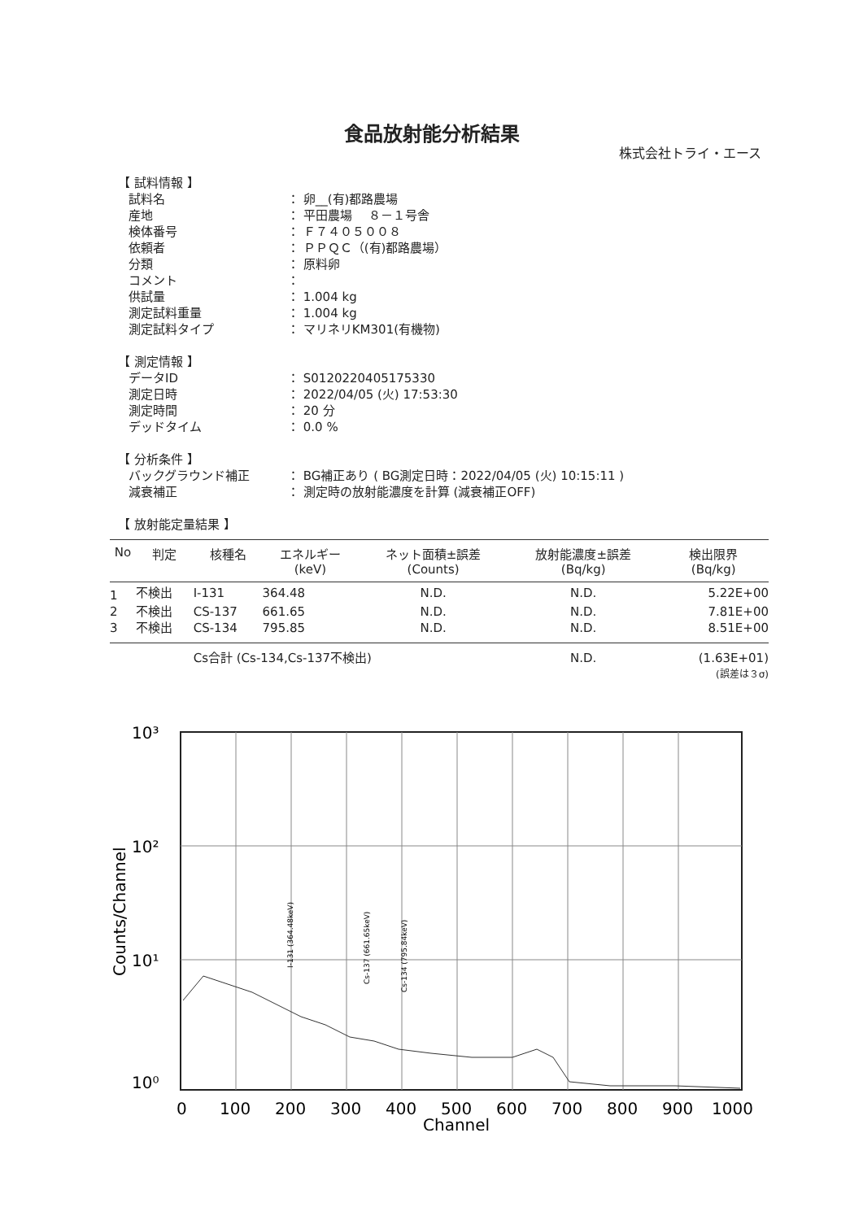食品放射能分析結果
株式会社トライ・エース
【 試料情報 】
試料名 ： 卵__(有)都路農場
産地 ： 平田農場　 ８－１号舎
検体番号 ： Ｆ７４０５００８
依頼者 ： ＰＰＱＣ（(有)都路農場）
分類 ： 原料卵
コメント ：
供試量 ： 1.004 kg
測定試料重量 ： 1.004 kg
測定試料タイプ ： マリネリKM301(有機物)
【 測定情報 】
データID ： S0120220405175330
測定日時 ： 2022/04/05 (火) 17:53:30
測定時間 ： 20 分
デッドタイム ： 0.0 %
【 分析条件 】
バックグラウンド補正 ： BG補正あり ( BG測定日時：2022/04/05 (火) 10:15:11 )
減衰補正 ： 測定時の放射能濃度を計算 (減衰補正OFF)
【 放射能定量結果 】
| No | 判定 | 核種名 | エネルギー (keV) | ネット面積±誤差 (Counts) | 放射能濃度±誤差 (Bq/kg) | 検出限界 (Bq/kg) |
| --- | --- | --- | --- | --- | --- | --- |
| 1 | 不検出 | I-131 | 364.48 | N.D. | N.D. | 5.22E+00 |
| 2 | 不検出 | CS-137 | 661.65 | N.D. | N.D. | 7.81E+00 |
| 3 | 不検出 | CS-134 | 795.85 | N.D. | N.D. | 8.51E+00 |
| | | Cs合計 (Cs-134,Cs-137不検出) | | | N.D. | (1.63E+01) |
| (誤差は３σ) | | | | | | |
10³
10²
10¹
10⁰
0
100
200
300
400
500
600
700
800
900
1000
Channel
Counts/Channel
I-131 (364.48keV)
Cs-137 (661.65keV)
Cs-134 (795.84keV)